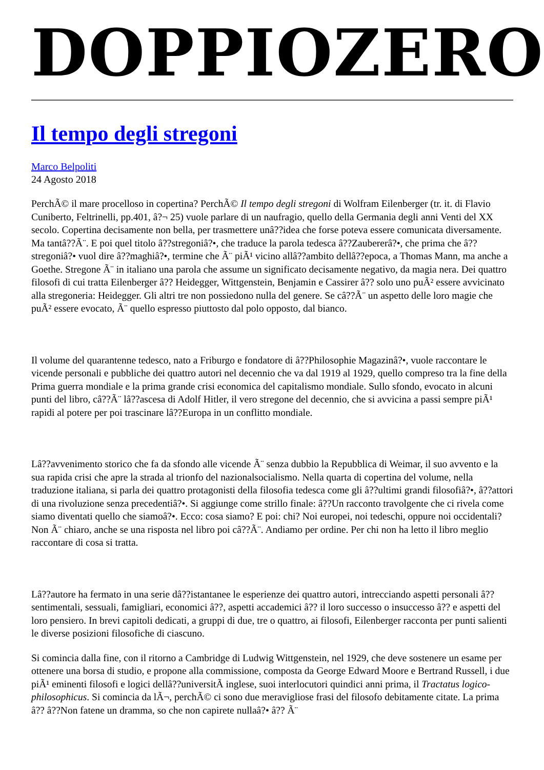DOPPIOZERO
Il tempo degli stregoni
Marco Belpoliti
24 Agosto 2018
PerchÃ© il mare procelloso in copertina? PerchÃ© Il tempo degli stregoni di Wolfram Eilenberger (tr. it. di Flavio Cuniberto, Feltrinelli, pp.401, â?¬ 25) vuole parlare di un naufragio, quello della Germania degli anni Venti del XX secolo. Copertina decisamente non bella, per trasmettere unâ??idea che forse poteva essere comunicata diversamente. Ma tantâ??Ã¨. E poi quel titolo â??stregoniâ?•, che traduce la parola tedesca â??Zaubererâ?•, che prima che â??stregoniâ?• vuol dire â??maghiâ?•, termine che Ã¨ piÃ¹ vicino allâ??ambito dellâ??epoca, a Thomas Mann, ma anche a Goethe. Stregone Ã¨ in italiano una parola che assume un significato decisamente negativo, da magia nera. Dei quattro filosofi di cui tratta Eilenberger â?? Heidegger, Wittgenstein, Benjamin e Cassirer â?? solo uno puÃ² essere avvicinato alla stregoneria: Heidegger. Gli altri tre non possiedono nulla del genere. Se câ??Ã¨ un aspetto delle loro magie che puÃ² essere evocato, Ã¨ quello espresso piuttosto dal polo opposto, dal bianco.
Il volume del quarantenne tedesco, nato a Friburgo e fondatore di â??Philosophie Magazinâ?•, vuole raccontare le vicende personali e pubbliche dei quattro autori nel decennio che va dal 1919 al 1929, quello compreso tra la fine della Prima guerra mondiale e la prima grande crisi economica del capitalismo mondiale. Sullo sfondo, evocato in alcuni punti del libro, câ??Ã¨ lâ??ascesa di Adolf Hitler, il vero stregone del decennio, che si avvicina a passi sempre piÃ¹ rapidi al potere per poi trascinare lâ??Europa in un conflitto mondiale.
Lâ??avvenimento storico che fa da sfondo alle vicende Ã¨ senza dubbio la Repubblica di Weimar, il suo avvento e la sua rapida crisi che apre la strada al trionfo del nazionalsocialismo. Nella quarta di copertina del volume, nella traduzione italiana, si parla dei quattro protagonisti della filosofia tedesca come gli â??ultimi grandi filosofiâ?•, â??attori di una rivoluzione senza precedentiâ?•. Si aggiunge come strillo finale: â??Un racconto travolgente che ci rivela come siamo diventati quello che siamoâ?•. Ecco: cosa siamo? E poi: chi? Noi europei, noi tedeschi, oppure noi occidentali? Non Ã¨ chiaro, anche se una risposta nel libro poi câ??Ã¨. Andiamo per ordine. Per chi non ha letto il libro meglio raccontare di cosa si tratta.
Lâ??autore ha fermato in una serie dâ??istantanee le esperienze dei quattro autori, intrecciando aspetti personali â?? sentimentali, sessuali, famigliari, economici â??, aspetti accademici â?? il loro successo o insuccesso â?? e aspetti del loro pensiero. In brevi capitoli dedicati, a gruppi di due, tre o quattro, ai filosofi, Eilenberger racconta per punti salienti le diverse posizioni filosofiche di ciascuno.
Si comincia dalla fine, con il ritorno a Cambridge di Ludwig Wittgenstein, nel 1929, che deve sostenere un esame per ottenere una borsa di studio, e propone alla commissione, composta da George Edward Moore e Bertrand Russell, i due piÃ¹ eminenti filosofi e logici dellâ??universitÃ inglese, suoi interlocutori quindici anni prima, il Tractatus logico-philosophicus. Si comincia da lÃ¬, perchÃ© ci sono due meravigliose frasi del filosofo debitamente citate. La prima â?? â??Non fatene un dramma, so che non capirete nullaâ?• â?? Ã¨